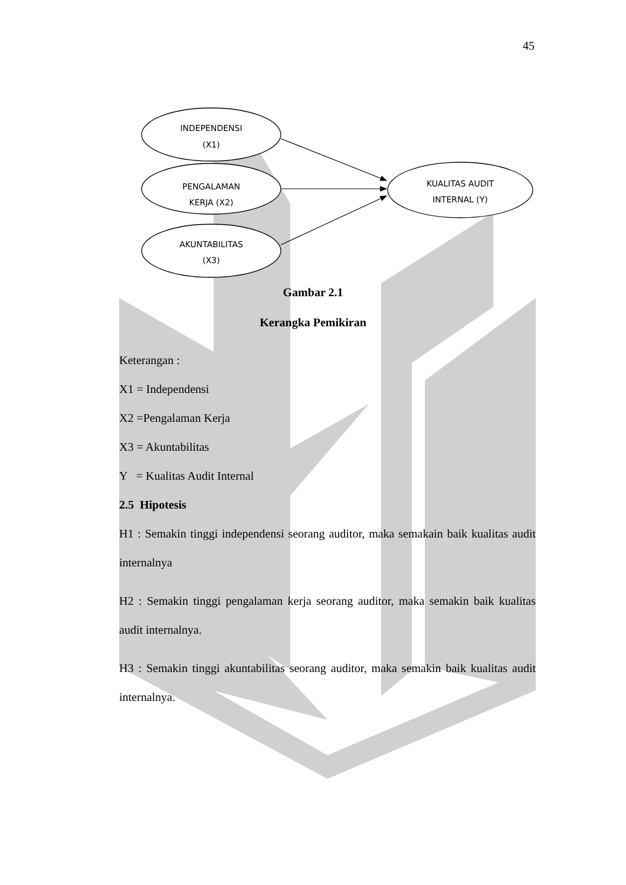45
INDEPENDENSI
(X1)
PENGALAMAN
KERJA (X2)
AKUNTABILITAS
(X3)
KUALITAS AUDIT
INTERNAL (Y)
Gambar 2.1
Kerangka Pemikiran
Keterangan :
X1 = Independensi
X2 =Pengalaman Kerja
X3 = Akuntabilitas
Y = Kualitas Audit Internal
2.5 Hipotesis
H1 : Semakin tinggi independensi seorang auditor, maka semakain baik kualitas audit internalnya
H2 : Semakin tinggi pengalaman kerja seorang auditor, maka semakin baik kualitas audit internalnya.
H3 : Semakin tinggi akuntabilitas seorang auditor, maka semakin baik kualitas audit internalnya.